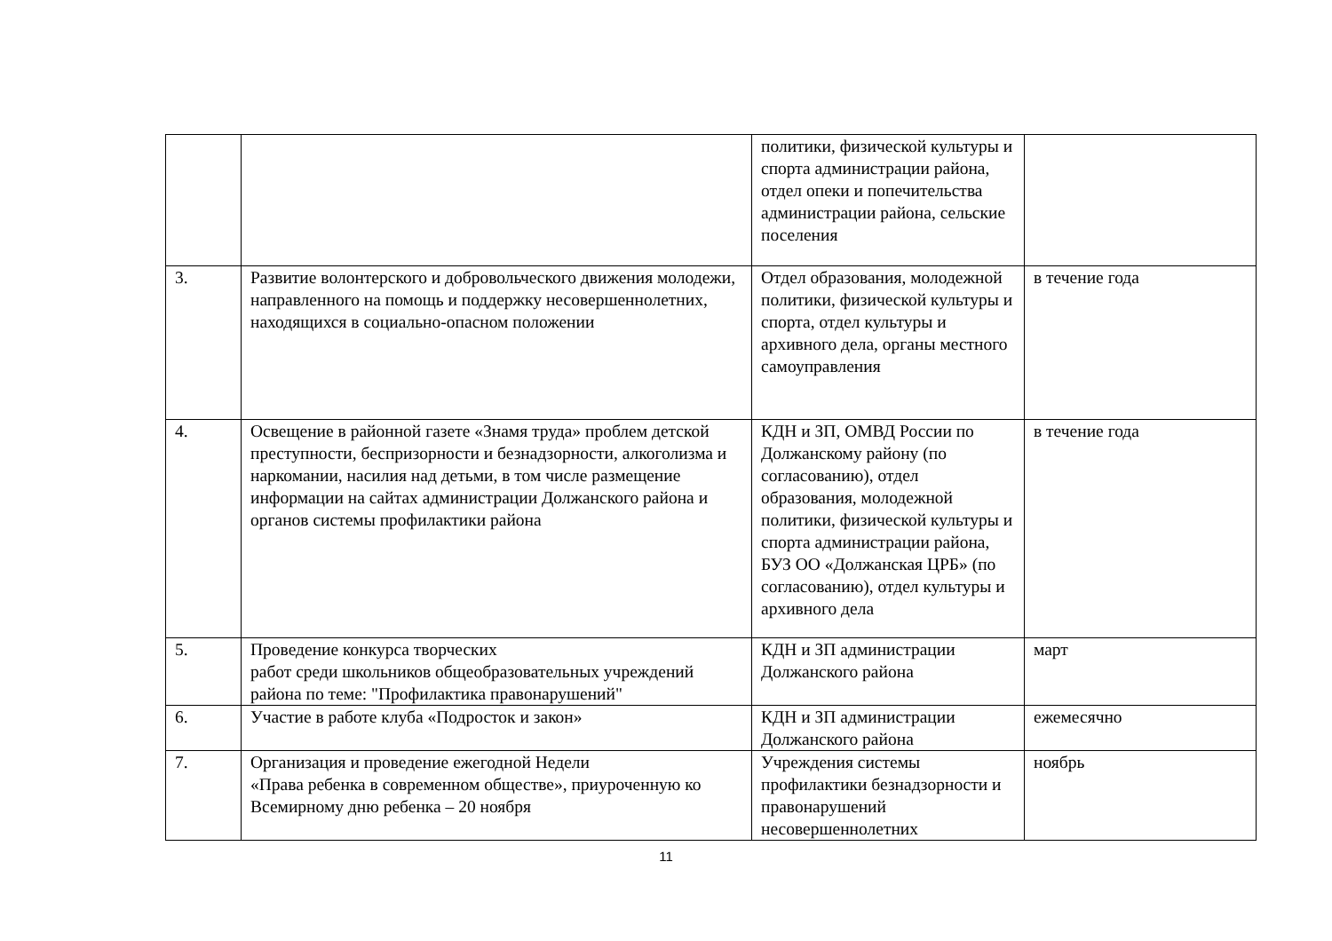| | | политики, физической культуры и спорта администрации района, отдел опеки и попечительства администрации района, сельские поселения | |
| 3. | Развитие волонтерского и добровольческого движения молодежи, направленного на помощь и поддержку несовершеннолетних, находящихся в социально-опасном положении | Отдел образования, молодежной политики, физической культуры и спорта, отдел культуры и архивного дела, органы местного самоуправления | в течение года |
| 4. | Освещение в районной газете «Знамя труда» проблем детской преступности, беспризорности и безнадзорности, алкоголизма и наркомании, насилия над детьми, в том числе размещение информации на сайтах администрации Должанского района и органов системы профилактики района | КДН и ЗП, ОМВД России по Должанскому району (по согласованию), отдел образования, молодежной политики, физической культуры и спорта администрации района, БУЗ ОО «Должанская ЦРБ» (по согласованию), отдел культуры и архивного дела | в течение года |
| 5. | Проведение конкурса творческих работ среди школьников общеобразовательных учреждений района по теме: "Профилактика правонарушений" | КДН и ЗП администрации Должанского района | март |
| 6. | Участие в работе клуба «Подросток и закон» | КДН и ЗП администрации Должанского района | ежемесячно |
| 7. | Организация и проведение ежегодной Недели «Права ребенка в современном обществе», приуроченную ко Всемирному дню ребенка – 20 ноября | Учреждения системы профилактики безнадзорности и правонарушений несовершеннолетних | ноябрь |
11